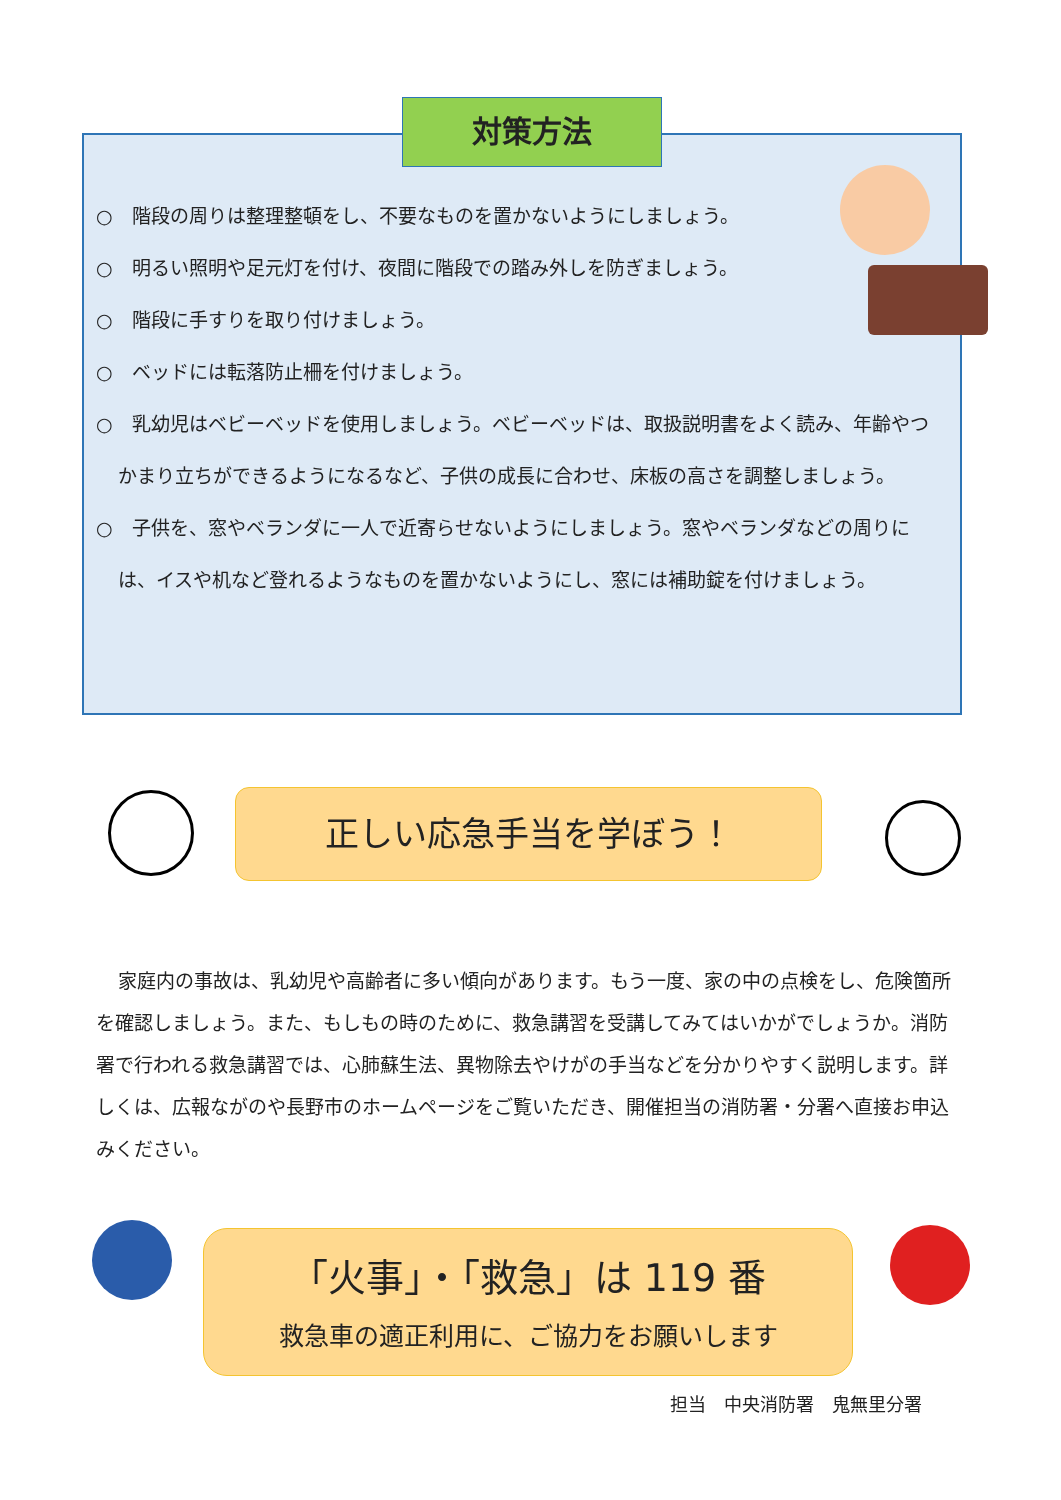対策方法
○　階段の周りは整理整頓をし、不要なものを置かないようにしましょう。
○　明るい照明や足元灯を付け、夜間に階段での踏み外しを防ぎましょう。
○　階段に手すりを取り付けましょう。
○　ベッドには転落防止柵を付けましょう。
○　乳幼児はベビーベッドを使用しましょう。ベビーベッドは、取扱説明書をよく読み、年齢やつかまり立ちができるようになるなど、子供の成長に合わせ、床板の高さを調整しましょう。
○　子供を、窓やベランダに一人で近寄らせないようにしましょう。窓やベランダなどの周りには、イスや机など登れるようなものを置かないようにし、窓には補助錠を付けましょう。
正しい応急手当を学ぼう！
家庭内の事故は、乳幼児や高齢者に多い傾向があります。もう一度、家の中の点検をし、危険箇所を確認しましょう。また、もしもの時のために、救急講習を受講してみてはいかがでしょうか。消防署で行われる救急講習では、心肺蘇生法、異物除去やけがの手当などを分かりやすく説明します。詳しくは、広報ながのや長野市のホームページをご覧いただき、開催担当の消防署・分署へ直接お申込みください。
「火事」・「救急」は 119 番
救急車の適正利用に、ご協力をお願いします
担当　中央消防署　鬼無里分署